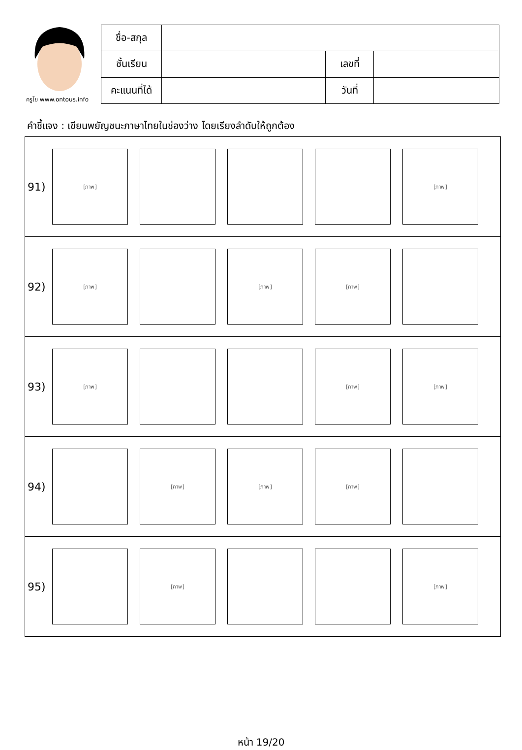ครูโย www.ontous.info
| ชื่อ-สกุล | | | |
| ชั้นเรียน | | เลขที่ | |
| คะแนนที่ได้ | | วันที่ | |
คำชี้แจง : เขียนพยัญชนะภาษาไทยในช่องว่าง โดยเรียงลำดับให้ถูกต้อง
91)
[ภาพ] [ภาพ]
92)
[ภาพ] [ภาพ] [ภาพ]
93)
[ภาพ] [ภาพ] [ภาพ]
94)
[ภาพ] [ภาพ] [ภาพ]
95)
[ภาพ] [ภาพ]
หน้า 19/20